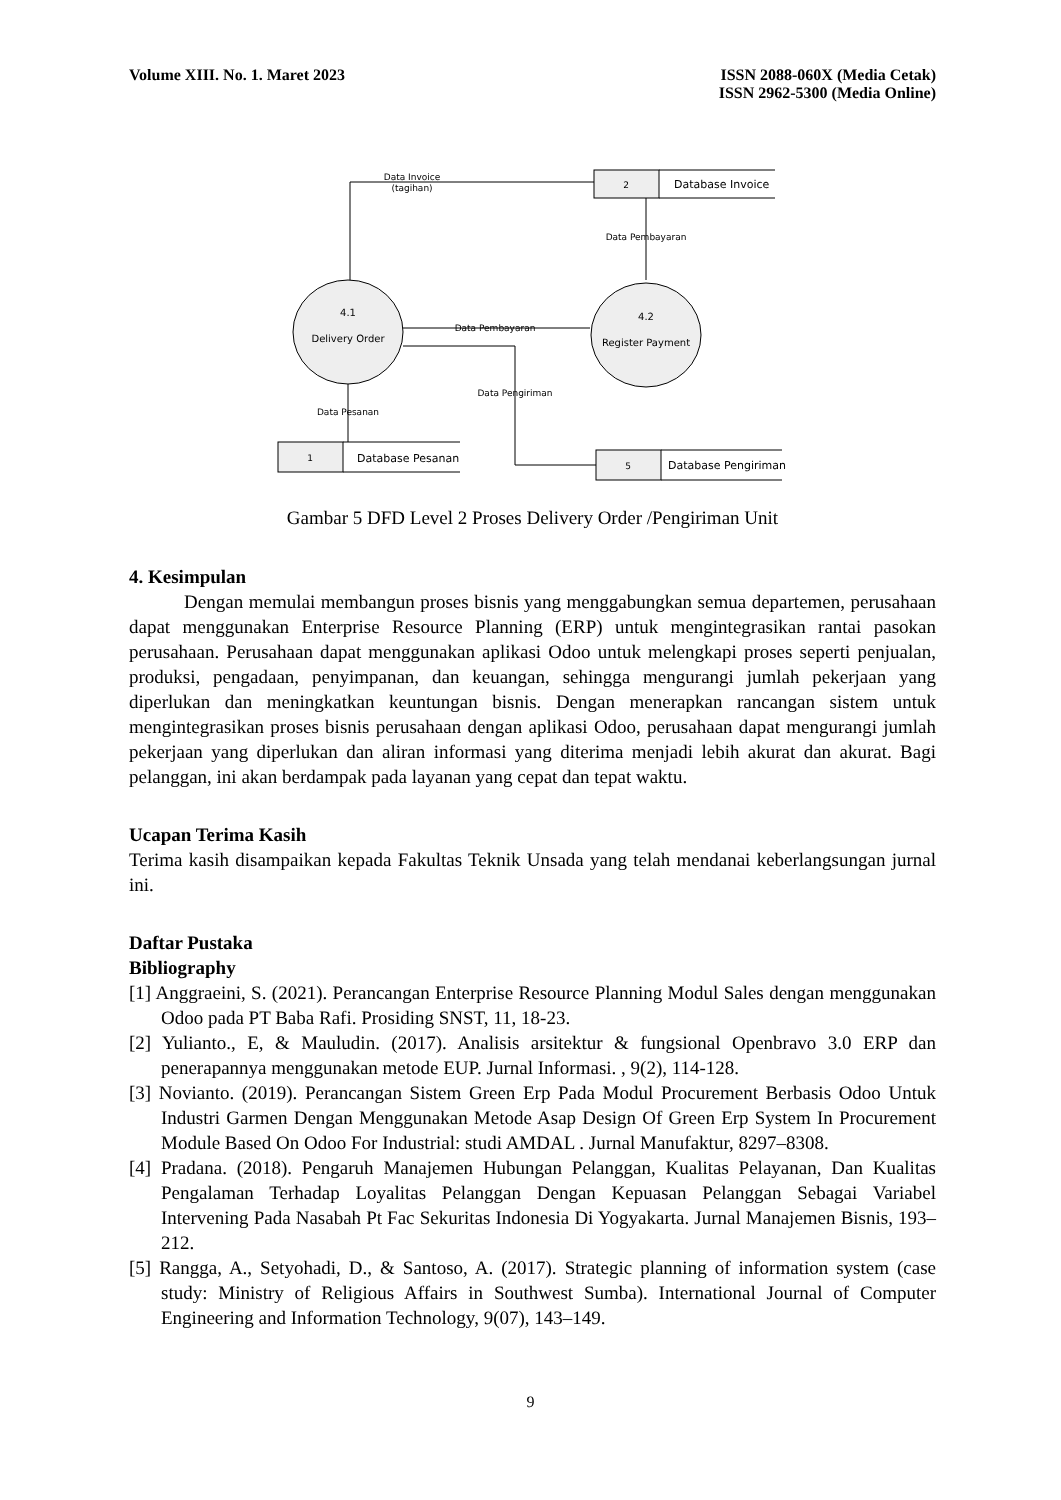Volume XIII. No. 1. Maret 2023 ISSN 2088-060X (Media Cetak)
ISSN 2962-5300 (Media Online)
Data Invoice
(tagihan)
2
Database Invoice
Data Pembayaran
4.1
Delivery Order
4.2
Register Payment
Data Pembayaran
Data Pengiriman
Data Pesanan
1
Database Pesanan
5
Database Pengiriman
Gambar 5 DFD Level 2 Proses Delivery Order /Pengiriman Unit
4. Kesimpulan
Dengan memulai membangun proses bisnis yang menggabungkan semua departemen, perusahaan dapat menggunakan Enterprise Resource Planning (ERP) untuk mengintegrasikan rantai pasokan perusahaan. Perusahaan dapat menggunakan aplikasi Odoo untuk melengkapi proses seperti penjualan, produksi, pengadaan, penyimpanan, dan keuangan, sehingga mengurangi jumlah pekerjaan yang diperlukan dan meningkatkan keuntungan bisnis. Dengan menerapkan rancangan sistem untuk mengintegrasikan proses bisnis perusahaan dengan aplikasi Odoo, perusahaan dapat mengurangi jumlah pekerjaan yang diperlukan dan aliran informasi yang diterima menjadi lebih akurat dan akurat. Bagi pelanggan, ini akan berdampak pada layanan yang cepat dan tepat waktu.
Ucapan Terima Kasih
Terima kasih disampaikan kepada Fakultas Teknik Unsada yang telah mendanai keberlangsungan jurnal ini.
Daftar Pustaka
Bibliography
[1] Anggraeini, S. (2021). Perancangan Enterprise Resource Planning Modul Sales dengan menggunakan Odoo pada PT Baba Rafi. Prosiding SNST, 11, 18-23.
[2] Yulianto., E, & Mauludin. (2017). Analisis arsitektur & fungsional Openbravo 3.0 ERP dan penerapannya menggunakan metode EUP. Jurnal Informasi. , 9(2), 114-128.
[3] Novianto. (2019). Perancangan Sistem Green Erp Pada Modul Procurement Berbasis Odoo Untuk Industri Garmen Dengan Menggunakan Metode Asap Design Of Green Erp System In Procurement Module Based On Odoo For Industrial: studi AMDAL . Jurnal Manufaktur, 8297–8308.
[4] Pradana. (2018). Pengaruh Manajemen Hubungan Pelanggan, Kualitas Pelayanan, Dan Kualitas Pengalaman Terhadap Loyalitas Pelanggan Dengan Kepuasan Pelanggan Sebagai Variabel Intervening Pada Nasabah Pt Fac Sekuritas Indonesia Di Yogyakarta. Jurnal Manajemen Bisnis, 193–212.
[5] Rangga, A., Setyohadi, D., & Santoso, A. (2017). Strategic planning of information system (case study: Ministry of Religious Affairs in Southwest Sumba). International Journal of Computer Engineering and Information Technology, 9(07), 143–149.
9